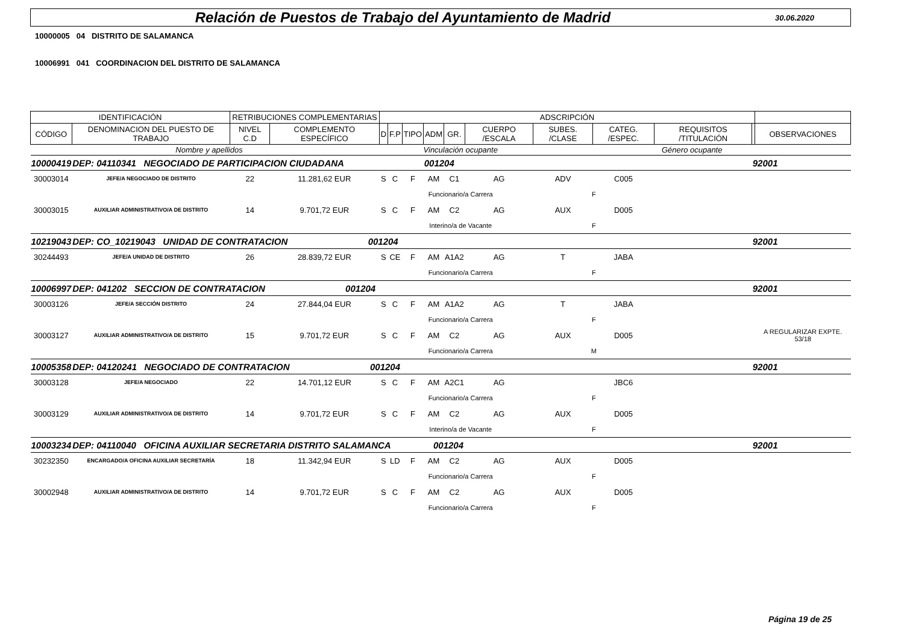Relación de Puestos de Trabajo del Ayuntamiento de Madrid
30.06.2020
10000005 04 DISTRITO DE SALAMANCA
10006991 041 COORDINACION DEL DISTRITO DE SALAMANCA
| IDENTIFICACIÓN | | RETRIBUCIONES COMPLEMENTARIAS | | ADSCRIPCIÓN | | | | | | | | | | |
| CÓDIGO | DENOMINACION DEL PUESTO DE TRABAJO | NIVEL C.D | COMPLEMENTO ESPECÍFICO | D | F.P | TIPO | ADM | GR. | CUERPO /ESCALA | SUBES. /CLASE | CATEG. /ESPEC. | REQUISITOS /TITULACIÓN | | OBSERVACIONES |
| Nombre y apellidos | | | | | Vinculación ocupante | | | | | Género ocupante | | | | |
| 10000419 | DEP: 04110341 NEGOCIADO DE PARTICIPACION CIUDADANA 001204 | | | | | | | | | | | | 92001 | |
| 30003014 | JEFE/A NEGOCIADO DE DISTRITO | 22 | 11.281,62 EUR | S | C | F | AM | C1 | AG | ADV | C005 | | | |
| | | | | | Funcionario/a Carrera | | | | | F | | | | |
| 30003015 | AUXILIAR ADMINISTRATIVO/A DE DISTRITO | 14 | 9.701,72 EUR | S | C | F | AM | C2 | AG | AUX | D005 | | | |
| | | | | | Interino/a de Vacante | | | | | F | | | | |
| 10219043 | DEP: CO_10219043 UNIDAD DE CONTRATACION 001204 | | | | | | | | | | | | 92001 | |
| 30244493 | JEFE/A UNIDAD DE DISTRITO | 26 | 28.839,72 EUR | S | CE | F | AM | A1A2 | AG | T | JABA | | | |
| | | | | | Funcionario/a Carrera | | | | | F | | | | |
| 10006997 | DEP: 041202 SECCION DE CONTRATACION 001204 | | | | | | | | | | | | 92001 | |
| 30003126 | JEFE/A SECCIÓN DISTRITO | 24 | 27.844,04 EUR | S | C | F | AM | A1A2 | AG | T | JABA | | | |
| | | | | | Funcionario/a Carrera | | | | | F | | | | |
| 30003127 | AUXILIAR ADMINISTRATIVO/A DE DISTRITO | 15 | 9.701,72 EUR | S | C | F | AM | C2 | AG | AUX | D005 | | | A REGULARIZAR EXPTE. 53/18 |
| | | | | | Funcionario/a Carrera | | | | | M | | | | |
| 10005358 | DEP: 04120241 NEGOCIADO DE CONTRATACION 001204 | | | | | | | | | | | | 92001 | |
| 30003128 | JEFE/A NEGOCIADO | 22 | 14.701,12 EUR | S | C | F | AM | A2C1 | AG | | JBC6 | | | |
| | | | | | Funcionario/a Carrera | | | | | F | | | | |
| 30003129 | AUXILIAR ADMINISTRATIVO/A DE DISTRITO | 14 | 9.701,72 EUR | S | C | F | AM | C2 | AG | AUX | D005 | | | |
| | | | | | Interino/a de Vacante | | | | | F | | | | |
| 10003234 | DEP: 04110040 OFICINA AUXILIAR SECRETARIA DISTRITO SALAMANCA 001204 | | | | | | | | | | | | 92001 | |
| 30232350 | ENCARGADO/A OFICINA AUXILIAR SECRETARÍA | 18 | 11.342,94 EUR | S | LD | F | AM | C2 | AG | AUX | D005 | | | |
| | | | | | Funcionario/a Carrera | | | | | F | | | | |
| 30002948 | AUXILIAR ADMINISTRATIVO/A DE DISTRITO | 14 | 9.701,72 EUR | S | C | F | AM | C2 | AG | AUX | D005 | | | |
| | | | | | Funcionario/a Carrera | | | | | F | | | | |
Página 19 de 25